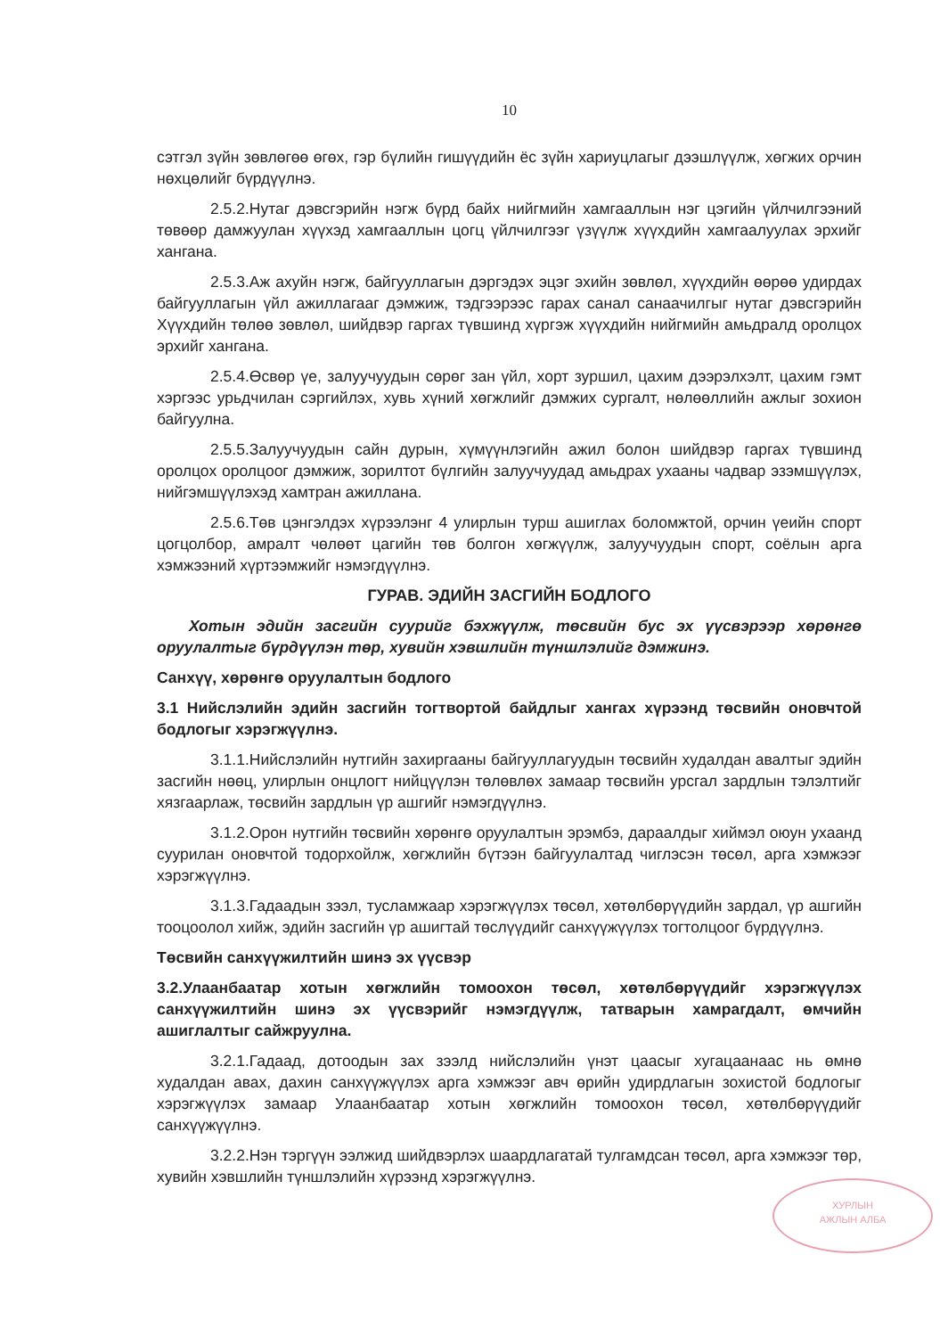10
сэтгэл зүйн зөвлөгөө өгөх, гэр бүлийн гишүүдийн ёс зүйн хариуцлагыг дээшлүүлж, хөгжих орчин нөхцөлийг бүрдүүлнэ.
2.5.2.Нутаг дэвсгэрийн нэгж бүрд байх нийгмийн хамгааллын нэг цэгийн үйлчилгээний төвөөр дамжуулан хүүхэд хамгааллын цогц үйлчилгээг үзүүлж хүүхдийн хамгаалуулах эрхийг хангана.
2.5.3.Аж ахуйн нэгж, байгууллагын дэргэдэх эцэг эхийн зөвлөл, хүүхдийн өөрөө удирдах байгууллагын үйл ажиллагааг дэмжиж, тэдгээрээс гарах санал санаачилгыг нутаг дэвсгэрийн Хүүхдийн төлөө зөвлөл, шийдвэр гаргах түвшинд хүргэж хүүхдийн нийгмийн амьдралд оролцох эрхийг хангана.
2.5.4.Өсвөр үе, залуучуудын сөрөг зан үйл, хорт зуршил, цахим дээрэлхэлт, цахим гэмт хэргээс урьдчилан сэргийлэх, хувь хүний хөгжлийг дэмжих сургалт, нөлөөллийн ажлыг зохион байгуулна.
2.5.5.Залуучуудын сайн дурын, хүмүүнлэгийн ажил болон шийдвэр гаргах түвшинд оролцох оролцоог дэмжиж, зорилтот бүлгийн залуучуудад амьдрах ухааны чадвар эзэмшүүлэх, нийгэмшүүлэхэд хамтран ажиллана.
2.5.6.Төв цэнгэлдэх хүрээлэнг 4 улирлын турш ашиглах боломжтой, орчин үеийн спорт цогцолбор, амралт чөлөөт цагийн төв болгон хөгжүүлж, залуучуудын спорт, соёлын арга хэмжээний хүртээмжийг нэмэгдүүлнэ.
ГУРАВ. ЭДИЙН ЗАСГИЙН БОДЛОГО
Хотын эдийн засгийн суурийг бэхжүүлж, төсвийн бус эх үүсвэрээр хөрөнгө оруулалтыг бүрдүүлэн төр, хувийн хэвшлийн түншлэлийг дэмжинэ.
Санхүү, хөрөнгө оруулалтын бодлого
3.1 Нийслэлийн эдийн засгийн тогтвортой байдлыг хангах хүрээнд төсвийн оновчтой бодлогыг хэрэгжүүлнэ.
3.1.1.Нийслэлийн нутгийн захиргааны байгууллагуудын төсвийн худалдан авалтыг эдийн засгийн нөөц, улирлын онцлогт нийцүүлэн төлөвлөх замаар төсвийн урсгал зардлын тэлэлтийг хязгаарлаж, төсвийн зардлын үр ашгийг нэмэгдүүлнэ.
3.1.2.Орон нутгийн төсвийн хөрөнгө оруулалтын эрэмбэ, дараалдыг хиймэл оюун ухаанд суурилан оновчтой тодорхойлж, хөгжлийн бүтээн байгуулалтад чиглэсэн төсөл, арга хэмжээг хэрэгжүүлнэ.
3.1.3.Гадаадын зээл, тусламжаар хэрэгжүүлэх төсөл, хөтөлбөрүүдийн зардал, үр ашгийн тооцоолол хийж, эдийн засгийн үр ашигтай төслүүдийг санхүүжүүлэх тогтолцоог бүрдүүлнэ.
Төсвийн санхүүжилтийн шинэ эх үүсвэр
3.2.Улаанбаатар хотын хөгжлийн томоохон төсөл, хөтөлбөрүүдийг хэрэгжүүлэх санхүүжилтийн шинэ эх үүсвэрийг нэмэгдүүлж, татварын хамрагдалт, өмчийн ашиглалтыг сайжруулна.
3.2.1.Гадаад, дотоодын зах зээлд нийслэлийн үнэт цаасыг хугацаанаас нь өмнө худалдан авах, дахин санхүүжүүлэх арга хэмжээг авч өрийн удирдлагын зохистой бодлогыг хэрэгжүүлэх замаар Улаанбаатар хотын хөгжлийн томоохон төсөл, хөтөлбөрүүдийг санхүүжүүлнэ.
3.2.2.Нэн тэргүүн ээлжид шийдвэрлэх шаардлагатай тулгамдсан төсөл, арга хэмжээг төр, хувийн хэвшлийн түншлэлийн хүрээнд хэрэгжүүлнэ.
ХУРЛЫН
АЖЛЫН АЛБА